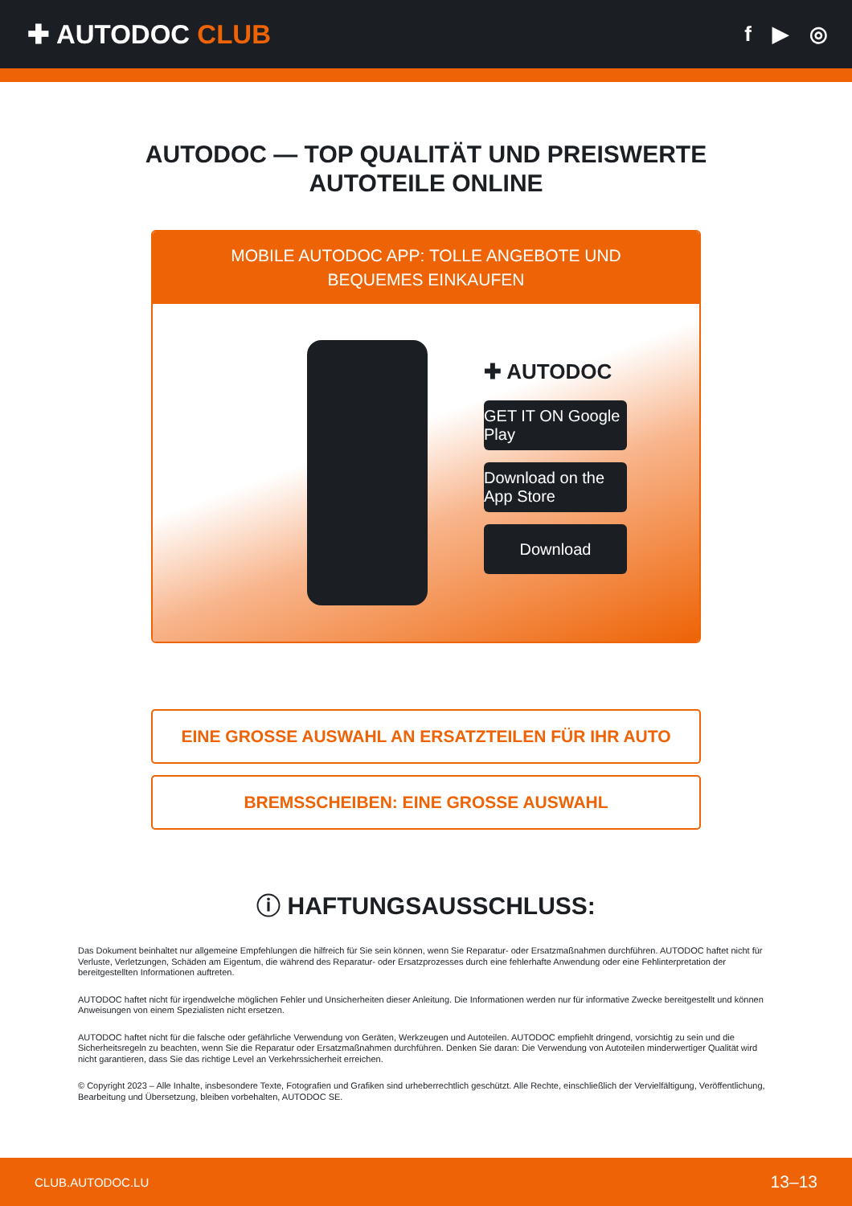✚ AUTODOC CLUB
f ▶ ◎
AUTODOC — TOP QUALITÄT UND PREISWERTE
AUTOTEILE ONLINE
MOBILE AUTODOC APP: TOLLE ANGEBOTE UND BEQUEMES EINKAUFEN
✚ AUTODOC
GET IT ON Google Play
Download on the App Store
Download
EINE GROSSE AUSWAHL AN ERSATZTEILEN FÜR IHR AUTO
BREMSSCHEIBEN: EINE GROSSE AUSWAHL
ⓘ HAFTUNGSAUSSCHLUSS:
Das Dokument beinhaltet nur allgemeine Empfehlungen die hilfreich für Sie sein können, wenn Sie Reparatur- oder Ersatzmaßnahmen durchführen. AUTODOC haftet nicht für Verluste, Verletzungen, Schäden am Eigentum, die während des Reparatur- oder Ersatzprozesses durch eine fehlerhafte Anwendung oder eine Fehlinterpretation der bereitgestellten Informationen auftreten.
AUTODOC haftet nicht für irgendwelche möglichen Fehler und Unsicherheiten dieser Anleitung. Die Informationen werden nur für informative Zwecke bereitgestellt und können Anweisungen von einem Spezialisten nicht ersetzen.
AUTODOC haftet nicht für die falsche oder gefährliche Verwendung von Geräten, Werkzeugen und Autoteilen. AUTODOC empfiehlt dringend, vorsichtig zu sein und die Sicherheitsregeln zu beachten, wenn Sie die Reparatur oder Ersatzmaßnahmen durchführen. Denken Sie daran: Die Verwendung von Autoteilen minderwertiger Qualität wird nicht garantieren, dass Sie das richtige Level an Verkehrssicherheit erreichen.
© Copyright 2023 – Alle Inhalte, insbesondere Texte, Fotografien und Grafiken sind urheberrechtlich geschützt. Alle Rechte, einschließlich der Vervielfältigung, Veröffentlichung, Bearbeitung und Übersetzung, bleiben vorbehalten, AUTODOC SE.
CLUB.AUTODOC.LU 13–13